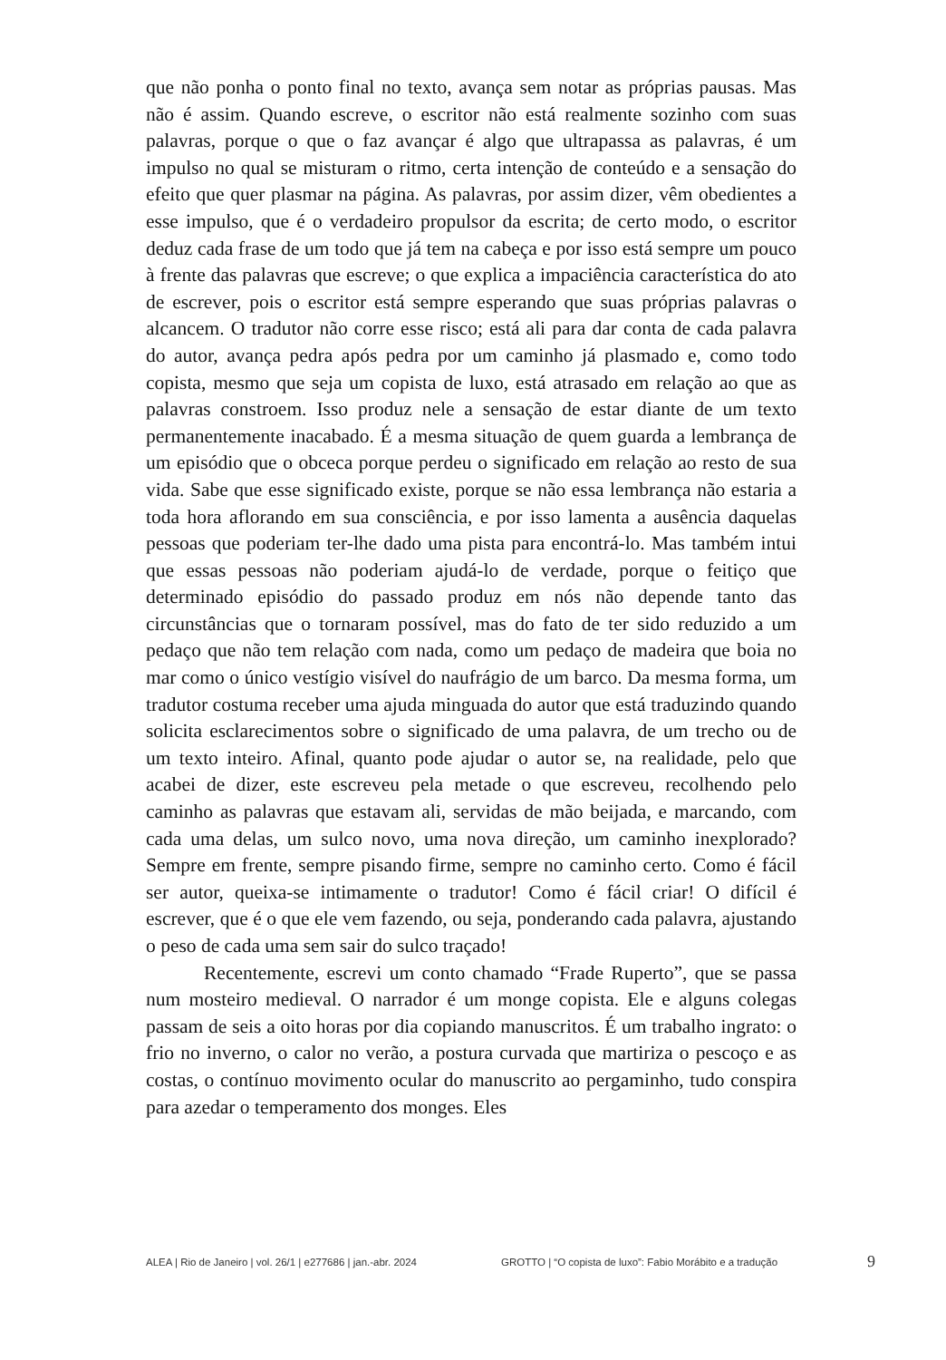que não ponha o ponto final no texto, avança sem notar as próprias pausas. Mas não é assim. Quando escreve, o escritor não está realmente sozinho com suas palavras, porque o que o faz avançar é algo que ultrapassa as palavras, é um impulso no qual se misturam o ritmo, certa intenção de conteúdo e a sensação do efeito que quer plasmar na página. As palavras, por assim dizer, vêm obedientes a esse impulso, que é o verdadeiro propulsor da escrita; de certo modo, o escritor deduz cada frase de um todo que já tem na cabeça e por isso está sempre um pouco à frente das palavras que escreve; o que explica a impaciência característica do ato de escrever, pois o escritor está sempre esperando que suas próprias palavras o alcancem. O tradutor não corre esse risco; está ali para dar conta de cada palavra do autor, avança pedra após pedra por um caminho já plasmado e, como todo copista, mesmo que seja um copista de luxo, está atrasado em relação ao que as palavras constroem. Isso produz nele a sensação de estar diante de um texto permanentemente inacabado. É a mesma situação de quem guarda a lembrança de um episódio que o obceca porque perdeu o significado em relação ao resto de sua vida. Sabe que esse significado existe, porque se não essa lembrança não estaria a toda hora aflorando em sua consciência, e por isso lamenta a ausência daquelas pessoas que poderiam ter-lhe dado uma pista para encontrá-lo. Mas também intui que essas pessoas não poderiam ajudá-lo de verdade, porque o feitiço que determinado episódio do passado produz em nós não depende tanto das circunstâncias que o tornaram possível, mas do fato de ter sido reduzido a um pedaço que não tem relação com nada, como um pedaço de madeira que boia no mar como o único vestígio visível do naufrágio de um barco. Da mesma forma, um tradutor costuma receber uma ajuda minguada do autor que está traduzindo quando solicita esclarecimentos sobre o significado de uma palavra, de um trecho ou de um texto inteiro. Afinal, quanto pode ajudar o autor se, na realidade, pelo que acabei de dizer, este escreveu pela metade o que escreveu, recolhendo pelo caminho as palavras que estavam ali, servidas de mão beijada, e marcando, com cada uma delas, um sulco novo, uma nova direção, um caminho inexplorado? Sempre em frente, sempre pisando firme, sempre no caminho certo. Como é fácil ser autor, queixa-se intimamente o tradutor! Como é fácil criar! O difícil é escrever, que é o que ele vem fazendo, ou seja, ponderando cada palavra, ajustando o peso de cada uma sem sair do sulco traçado!
Recentemente, escrevi um conto chamado “Frade Ruperto”, que se passa num mosteiro medieval. O narrador é um monge copista. Ele e alguns colegas passam de seis a oito horas por dia copiando manuscritos. É um trabalho ingrato: o frio no inverno, o calor no verão, a postura curvada que martiriza o pescoço e as costas, o contínuo movimento ocular do manuscrito ao pergaminho, tudo conspira para azedar o temperamento dos monges. Eles
ALEA | Rio de Janeiro | vol. 26/1 | e277686 | jan.-abr. 2024 GROTTO | “O copista de luxo”: Fabio Morábito e a tradução 9